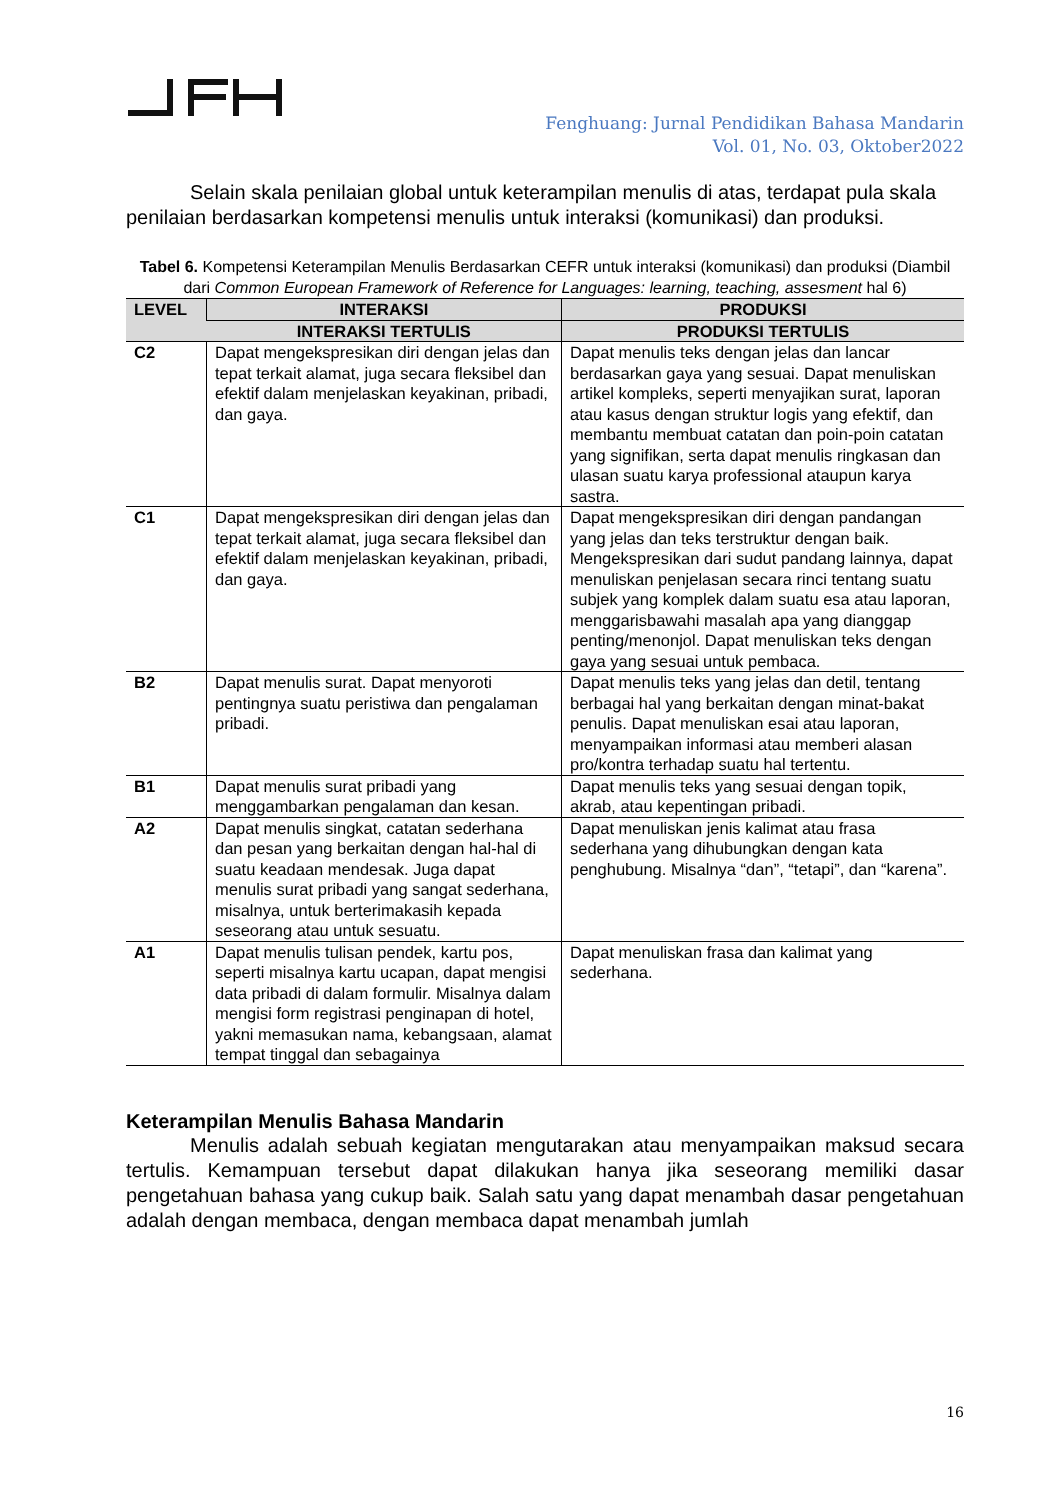Fenghuang: Jurnal Pendidikan Bahasa Mandarin
Vol. 01, No. 03, Oktober2022
Selain skala penilaian global untuk keterampilan menulis di atas, terdapat pula skala penilaian berdasarkan kompetensi menulis untuk interaksi (komunikasi) dan produksi.
Tabel 6. Kompetensi Keterampilan Menulis Berdasarkan CEFR untuk interaksi (komunikasi) dan produksi (Diambil dari Common European Framework of Reference for Languages: learning, teaching, assesment hal 6)
| LEVEL | INTERAKSI | PRODUKSI |
| --- | --- | --- |
| | INTERAKSI TERTULIS | PRODUKSI TERTULIS |
| C2 | Dapat mengekspresikan diri dengan jelas dan tepat terkait alamat, juga secara fleksibel dan efektif dalam menjelaskan keyakinan, pribadi, dan gaya. | Dapat menulis teks dengan jelas dan lancar berdasarkan gaya yang sesuai. Dapat menuliskan artikel kompleks, seperti menyajikan surat, laporan atau kasus dengan struktur logis yang efektif, dan membantu membuat catatan dan poin-poin catatan yang signifikan, serta dapat menulis ringkasan dan ulasan suatu karya professional ataupun karya sastra. |
| C1 | Dapat mengekspresikan diri dengan jelas dan tepat terkait alamat, juga secara fleksibel dan efektif dalam menjelaskan keyakinan, pribadi, dan gaya. | Dapat mengekspresikan diri dengan pandangan yang jelas dan teks terstruktur dengan baik. Mengekspresikan dari sudut pandang lainnya, dapat menuliskan penjelasan secara rinci tentang suatu subjek yang komplek dalam suatu esa atau laporan, menggarisbawahi masalah apa yang dianggap penting/menonjol. Dapat menuliskan teks dengan gaya yang sesuai untuk pembaca. |
| B2 | Dapat menulis surat. Dapat menyoroti pentingnya suatu peristiwa dan pengalaman pribadi. | Dapat menulis teks yang jelas dan detil, tentang berbagai hal yang berkaitan dengan minat-bakat penulis. Dapat menuliskan esai atau laporan, menyampaikan informasi atau memberi alasan pro/kontra terhadap suatu hal tertentu. |
| B1 | Dapat menulis surat pribadi yang menggambarkan pengalaman dan kesan. | Dapat menulis teks yang sesuai dengan topik, akrab, atau kepentingan pribadi. |
| A2 | Dapat menulis singkat, catatan sederhana dan pesan yang berkaitan dengan hal-hal di suatu keadaan mendesak. Juga dapat menulis surat pribadi yang sangat sederhana, misalnya, untuk berterimakasih kepada seseorang atau untuk sesuatu. | Dapat menuliskan jenis kalimat atau frasa sederhana yang dihubungkan dengan kata penghubung. Misalnya “dan”, “tetapi”, dan “karena”. |
| A1 | Dapat menulis tulisan pendek, kartu pos, seperti misalnya kartu ucapan, dapat mengisi data pribadi di dalam formulir. Misalnya dalam mengisi form registrasi penginapan di hotel, yakni memasukan nama, kebangsaan, alamat tempat tinggal dan sebagainya | Dapat menuliskan frasa dan kalimat yang sederhana. |
Keterampilan Menulis Bahasa Mandarin
Menulis adalah sebuah kegiatan mengutarakan atau menyampaikan maksud secara tertulis. Kemampuan tersebut dapat dilakukan hanya jika seseorang memiliki dasar pengetahuan bahasa yang cukup baik. Salah satu yang dapat menambah dasar pengetahuan adalah dengan membaca, dengan membaca dapat menambah jumlah
16